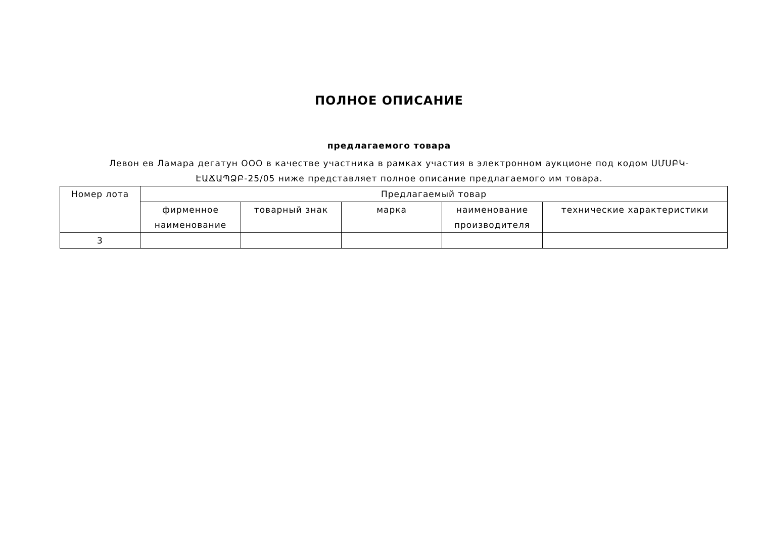ПОЛНОЕ ОПИСАНИЕ
предлагаемого товара
Левон ев Ламара дегатун ООО в качестве участника в рамках участия в электронном аукционе под кодом ՍՄՍԲԿ-ԷԱՃԱՊՁԲ-25/05 ниже представляет полное описание предлагаемого им товара.
| Номер лота | Предлагаемый товар | | | | |
| --- | --- | --- | --- | --- | --- |
| | фирменное наименование | товарный знак | марка | наименование производителя | технические характеристики |
| 3 | | | | | |